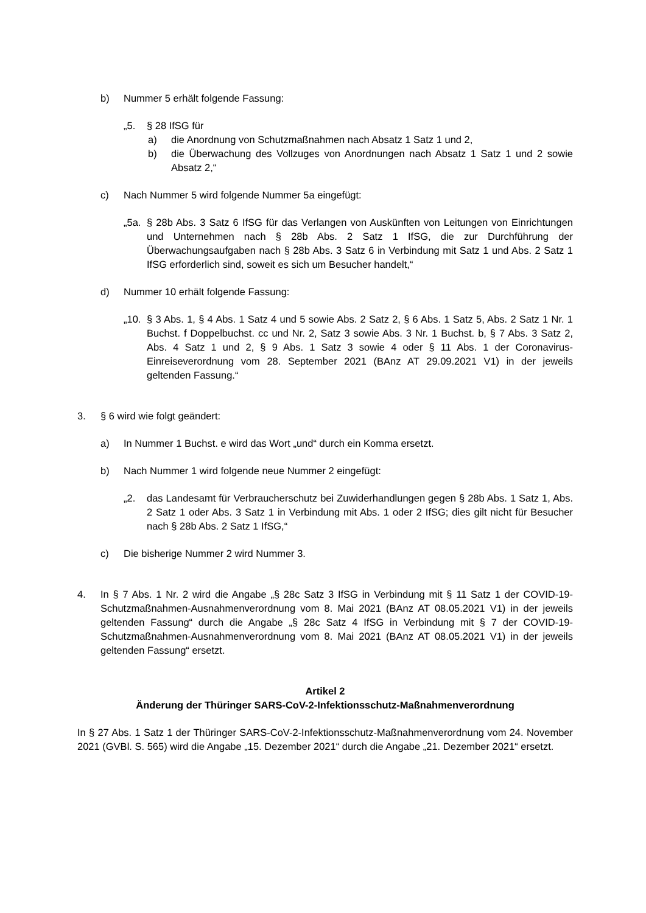b) Nummer 5 erhält folgende Fassung:
„5. § 28 IfSG für
a) die Anordnung von Schutzmaßnahmen nach Absatz 1 Satz 1 und 2,
b) die Überwachung des Vollzuges von Anordnungen nach Absatz 1 Satz 1 und 2 sowie Absatz 2,“
c) Nach Nummer 5 wird folgende Nummer 5a eingefügt:
„5a. § 28b Abs. 3 Satz 6 IfSG für das Verlangen von Auskünften von Leitungen von Einrichtungen und Unternehmen nach § 28b Abs. 2 Satz 1 IfSG, die zur Durchführung der Überwachungsaufgaben nach § 28b Abs. 3 Satz 6 in Verbindung mit Satz 1 und Abs. 2 Satz 1 IfSG erforderlich sind, soweit es sich um Besucher handelt,“
d) Nummer 10 erhält folgende Fassung:
„10. § 3 Abs. 1, § 4 Abs. 1 Satz 4 und 5 sowie Abs. 2 Satz 2, § 6 Abs. 1 Satz 5, Abs. 2 Satz 1 Nr. 1 Buchst. f Doppelbuchst. cc und Nr. 2, Satz 3 sowie Abs. 3 Nr. 1 Buchst. b, § 7 Abs. 3 Satz 2, Abs. 4 Satz 1 und 2, § 9 Abs. 1 Satz 3 sowie 4 oder § 11 Abs. 1 der Coronavirus-Einreiseverordnung vom 28. September 2021 (BAnz AT 29.09.2021 V1) in der jeweils geltenden Fassung.“
3. § 6 wird wie folgt geändert:
a) In Nummer 1 Buchst. e wird das Wort „und“ durch ein Komma ersetzt.
b) Nach Nummer 1 wird folgende neue Nummer 2 eingefügt:
„2. das Landesamt für Verbraucherschutz bei Zuwiderhandlungen gegen § 28b Abs. 1 Satz 1, Abs. 2 Satz 1 oder Abs. 3 Satz 1 in Verbindung mit Abs. 1 oder 2 IfSG; dies gilt nicht für Besucher nach § 28b Abs. 2 Satz 1 IfSG,“
c) Die bisherige Nummer 2 wird Nummer 3.
4. In § 7 Abs. 1 Nr. 2 wird die Angabe „§ 28c Satz 3 IfSG in Verbindung mit § 11 Satz 1 der COVID-19-Schutzmaßnahmen-Ausnahmenverordnung vom 8. Mai 2021 (BAnz AT 08.05.2021 V1) in der jeweils geltenden Fassung“ durch die Angabe „§ 28c Satz 4 IfSG in Verbindung mit § 7 der COVID-19-Schutzmaßnahmen-Ausnahmenverordnung vom 8. Mai 2021 (BAnz AT 08.05.2021 V1) in der jeweils geltenden Fassung“ ersetzt.
Artikel 2
Änderung der Thüringer SARS-CoV-2-Infektionsschutz-Maßnahmenverordnung
In § 27 Abs. 1 Satz 1 der Thüringer SARS-CoV-2-Infektionsschutz-Maßnahmenverordnung vom 24. November 2021 (GVBl. S. 565) wird die Angabe „15. Dezember 2021“ durch die Angabe „21. Dezember 2021“ ersetzt.